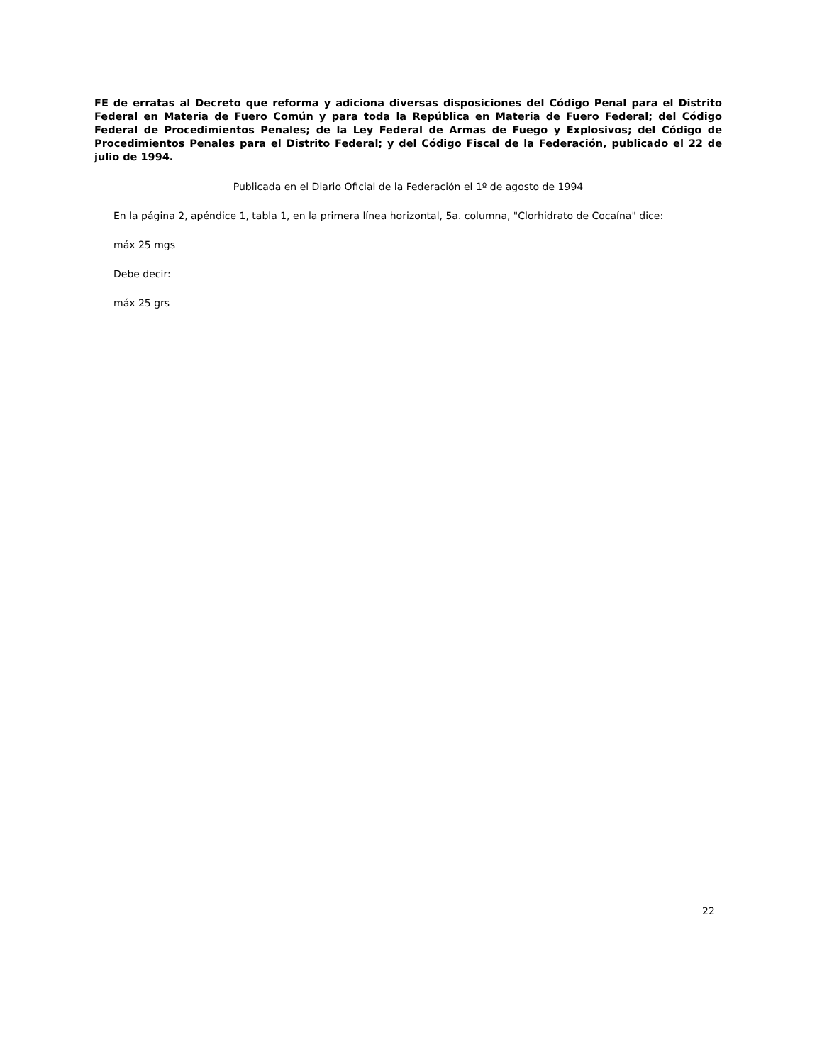FE de erratas al Decreto que reforma y adiciona diversas disposiciones del Código Penal para el Distrito Federal en Materia de Fuero Común y para toda la República en Materia de Fuero Federal; del Código Federal de Procedimientos Penales; de la Ley Federal de Armas de Fuego y Explosivos; del Código de Procedimientos Penales para el Distrito Federal; y del Código Fiscal de la Federación, publicado el 22 de julio de 1994.
Publicada en el Diario Oficial de la Federación el 1º de agosto de 1994
En la página 2, apéndice 1, tabla 1, en la primera línea horizontal, 5a. columna, "Clorhidrato de Cocaína" dice:
máx 25 mgs
Debe decir:
máx 25 grs
22